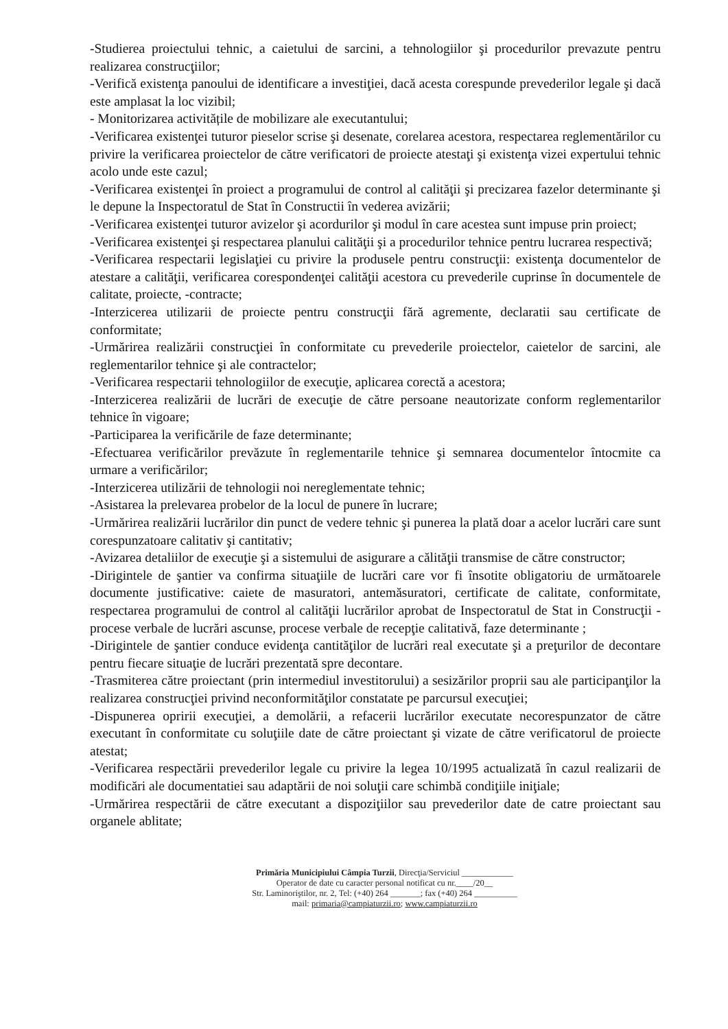-Studierea proiectului tehnic, a caietului de sarcini, a tehnologiilor şi procedurilor prevazute pentru realizarea construcţiilor;
-Verifică existenţa panoului de identificare a investiţiei, dacă acesta corespunde prevederilor legale şi dacă este amplasat la loc vizibil;
- Monitorizarea activitățile de mobilizare ale executantului;
-Verificarea existenţei tuturor pieselor scrise şi desenate, corelarea acestora, respectarea reglementărilor cu privire la verificarea proiectelor de către verificatori de proiecte atestaţi şi existenţa vizei expertului tehnic acolo unde este cazul;
-Verificarea existenţei în proiect a programului de control al calităţii şi precizarea fazelor determinante şi le depune la Inspectoratul de Stat în Constructii în vederea avizării;
-Verificarea existenţei tuturor avizelor şi acordurilor şi modul în care acestea sunt impuse prin proiect;
-Verificarea existenţei şi respectarea planului calităţii şi a procedurilor tehnice pentru lucrarea respectivă;
-Verificarea respectarii legislaţiei cu privire la produsele pentru construcţii: existenţa documentelor de atestare a calităţii, verificarea corespondenţei calităţii acestora cu prevederile cuprinse în documentele de calitate, proiecte, -contracte;
-Interzicerea utilizarii de proiecte pentru construcţii fără agremente, declaratii sau certificate de conformitate;
-Urmărirea realizării construcţiei în conformitate cu prevederile proiectelor, caietelor de sarcini, ale reglementarilor tehnice şi ale contractelor;
-Verificarea respectarii tehnologiilor de execuţie, aplicarea corectă a acestora;
-Interzicerea realizării de lucrări de execuţie de către persoane neautorizate conform reglementarilor tehnice în vigoare;
-Participarea la verificările de faze determinante;
-Efectuarea verificărilor prevăzute în reglementarile tehnice şi semnarea documentelor întocmite ca urmare a verificărilor;
-Interzicerea utilizării de tehnologii noi nereglementate tehnic;
-Asistarea la prelevarea probelor de la locul de punere în lucrare;
-Urmărirea realizării lucrărilor din punct de vedere tehnic şi punerea la plată doar a acelor lucrări care sunt corespunzatoare calitativ şi cantitativ;
-Avizarea detaliilor de execuţie şi a sistemului de asigurare a călităţii transmise de către constructor;
-Dirigintele de şantier va confirma situaţiile de lucrări care vor fi însotite obligatoriu de următoarele documente justificative: caiete de masuratori, antemăsuratori, certificate de calitate, conformitate, respectarea programului de control al calităţii lucrărilor aprobat de Inspectoratul de Stat in Construcţii - procese verbale de lucrări ascunse, procese verbale de recepţie calitativă, faze determinante ;
-Dirigintele de şantier conduce evidenţa cantităţilor de lucrări real executate şi a preţurilor de decontare pentru fiecare situaţie de lucrări prezentată spre decontare.
-Trasmiterea către proiectant (prin intermediul investitorului) a sesizărilor proprii sau ale participanţilor la realizarea construcţiei privind neconformităţilor constatate pe parcursul execuţiei;
-Dispunerea opririi execuţiei, a demolării, a refacerii lucrărilor executate necorespunzator de către executant în conformitate cu soluţiile date de către proiectant şi vizate de către verificatorul de proiecte atestat;
-Verificarea respectării prevederilor legale cu privire la legea 10/1995 actualizată în cazul realizarii de modificări ale documentatiei sau adaptării de noi soluţii care schimbă condiţiile iniţiale;
-Urmărirea respectării de către executant a dispoziţiilor sau prevederilor date de catre proiectant sau organele ablitate;
Primăria Municipiului Câmpia Turzii, Direcţia/Serviciul ____________
Operator de date cu caracter personal notificat cu nr.____/20__
Str. Laminoriştilor, nr. 2, Tel: (+40) 264 _______; fax (+40) 264 __________
mail: primaria@campiaturzii.ro; www.campiaturzii.ro